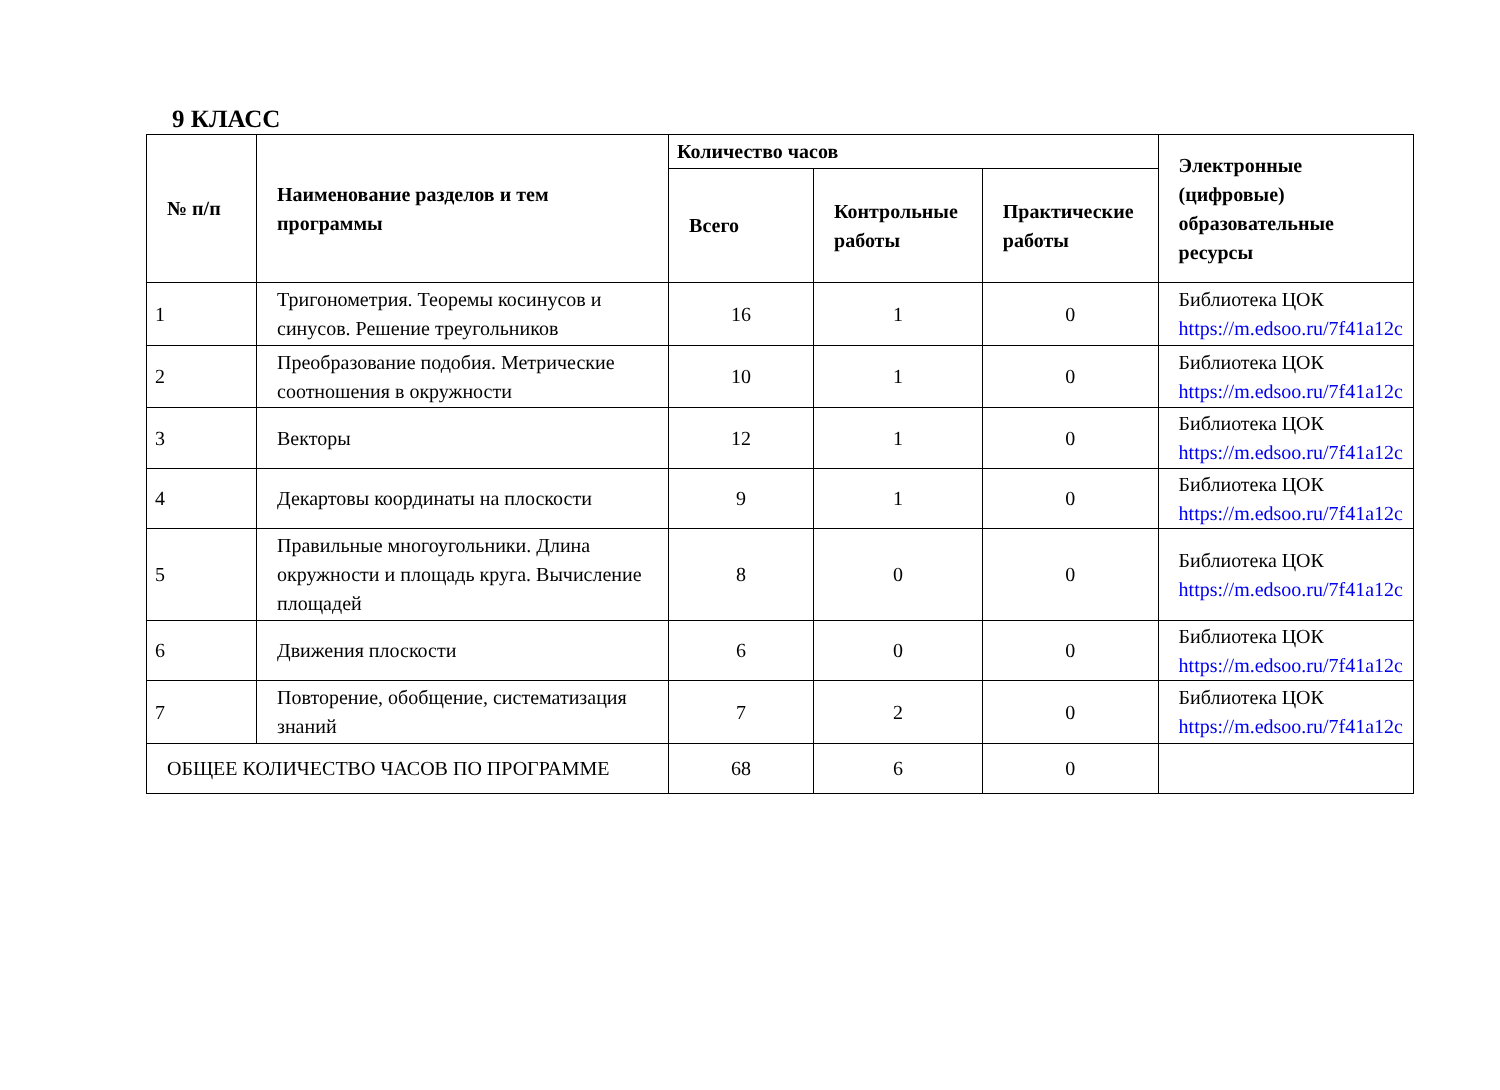9 КЛАСС
| № п/п | Наименование разделов и тем программы | Количество часов | | | Электронные (цифровые) образовательные ресурсы |
| --- | --- | --- | --- | --- | --- |
| | | Всего | Контрольные работы | Практические работы | |
| 1 | Тригонометрия. Теоремы косинусов и синусов. Решение треугольников | 16 | 1 | 0 | Библиотека ЦОК https://m.edsoo.ru/7f41a12c |
| 2 | Преобразование подобия. Метрические соотношения в окружности | 10 | 1 | 0 | Библиотека ЦОК https://m.edsoo.ru/7f41a12c |
| 3 | Векторы | 12 | 1 | 0 | Библиотека ЦОК https://m.edsoo.ru/7f41a12c |
| 4 | Декартовы координаты на плоскости | 9 | 1 | 0 | Библиотека ЦОК https://m.edsoo.ru/7f41a12c |
| 5 | Правильные многоугольники. Длина окружности и площадь круга. Вычисление площадей | 8 | 0 | 0 | Библиотека ЦОК https://m.edsoo.ru/7f41a12c |
| 6 | Движения плоскости | 6 | 0 | 0 | Библиотека ЦОК https://m.edsoo.ru/7f41a12c |
| 7 | Повторение, обобщение, систематизация знаний | 7 | 2 | 0 | Библиотека ЦОК https://m.edsoo.ru/7f41a12c |
| ОБЩЕЕ КОЛИЧЕСТВО ЧАСОВ ПО ПРОГРАММЕ | | 68 | 6 | 0 | |